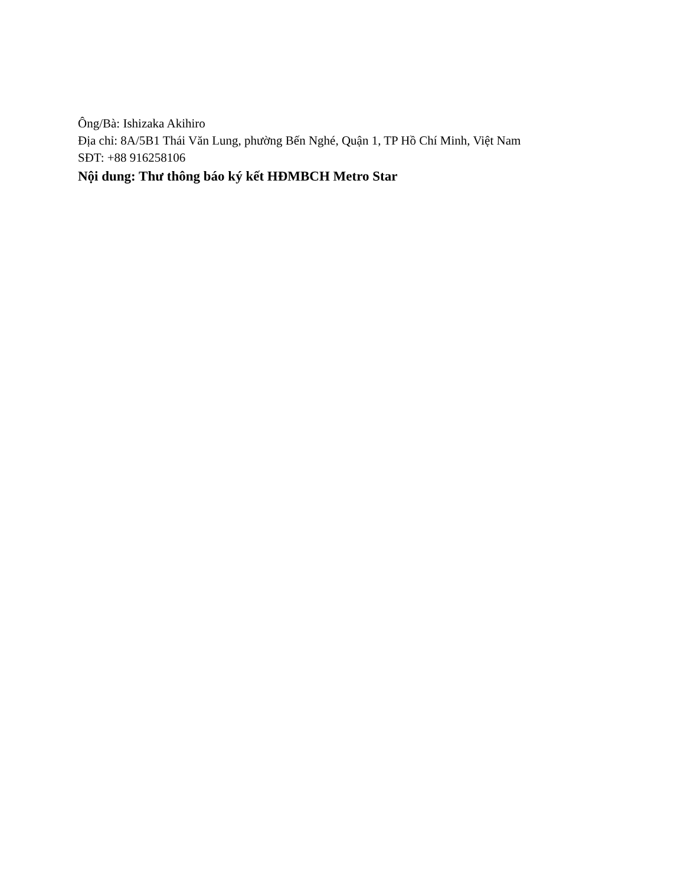Ông/Bà: Ishizaka Akihiro
Địa chỉ: 8A/5B1 Thái Văn Lung, phường Bến Nghé, Quận 1, TP Hồ Chí Minh, Việt Nam
SĐT: +88 916258106
Nội dung: Thư thông báo ký kết HĐMBCH Metro Star